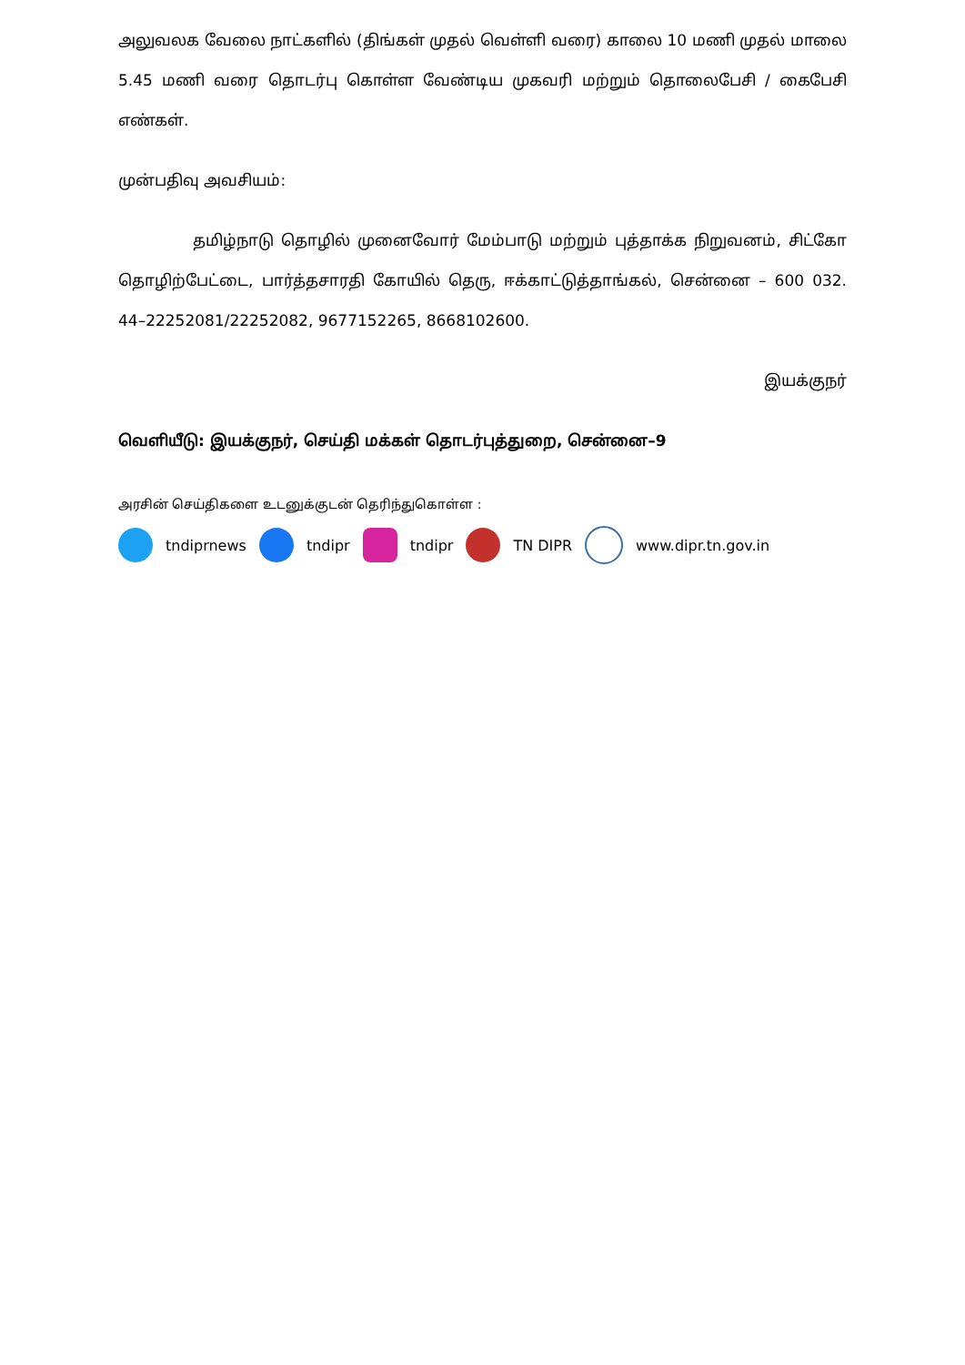அலுவலக வேலை நாட்களில் (திங்கள் முதல் வெள்ளி வரை) காலை 10 மணி முதல் மாலை 5.45 மணி வரை தொடர்பு கொள்ள வேண்டிய முகவரி மற்றும் தொலைபேசி / கைபேசி எண்கள்.
முன்பதிவு அவசியம்:
தமிழ்நாடு தொழில் முனைவோர் மேம்பாடு மற்றும் புத்தாக்க நிறுவனம், சிட்கோ தொழிற்பேட்டை, பார்த்தசாரதி கோயில் தெரு, ஈக்காட்டுத்தாங்கல், சென்னை – 600 032. 44–22252081/22252082, 9677152265, 8668102600.
இயக்குநர்
வெளியீடு: இயக்குநர், செய்தி மக்கள் தொடர்புத்துறை, சென்னை–9
அரசின் செய்திகளை உடனுக்குடன் தெரிந்துகொள்ள :
tndiprnews tndipr tndipr TN DIPR www.dipr.tn.gov.in